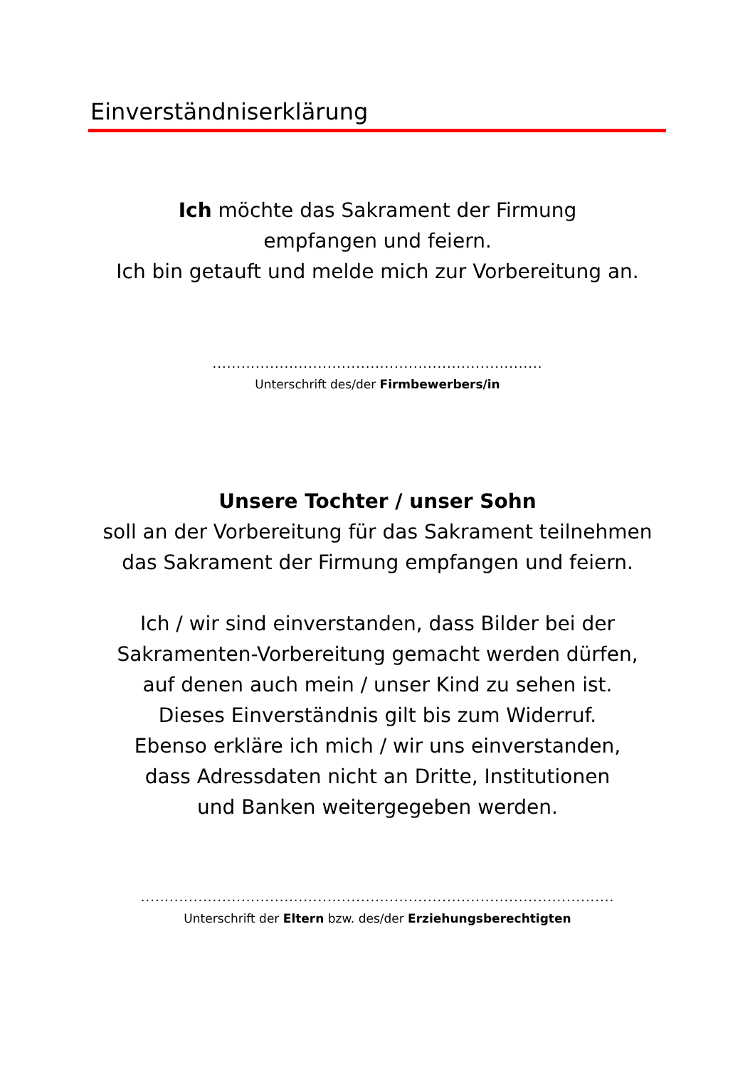Einverständniserklärung
Ich möchte das Sakrament der Firmung
empfangen und feiern.
Ich bin getauft und melde mich zur Vorbereitung an.
.....................................................................
Unterschrift des/der Firmbewerbers/in
Unsere Tochter / unser Sohn
soll an der Vorbereitung für das Sakrament teilnehmen
das Sakrament der Firmung empfangen und feiern.
Ich / wir sind einverstanden, dass Bilder bei der
Sakramenten-Vorbereitung gemacht werden dürfen,
auf denen auch mein / unser Kind zu sehen ist.
Dieses Einverständnis gilt bis zum Widerruf.
Ebenso erkläre ich mich / wir uns einverstanden,
dass Adressdaten nicht an Dritte, Institutionen
und Banken weitergegeben werden.
...................................................................................................
Unterschrift der Eltern bzw. des/der Erziehungsberechtigten